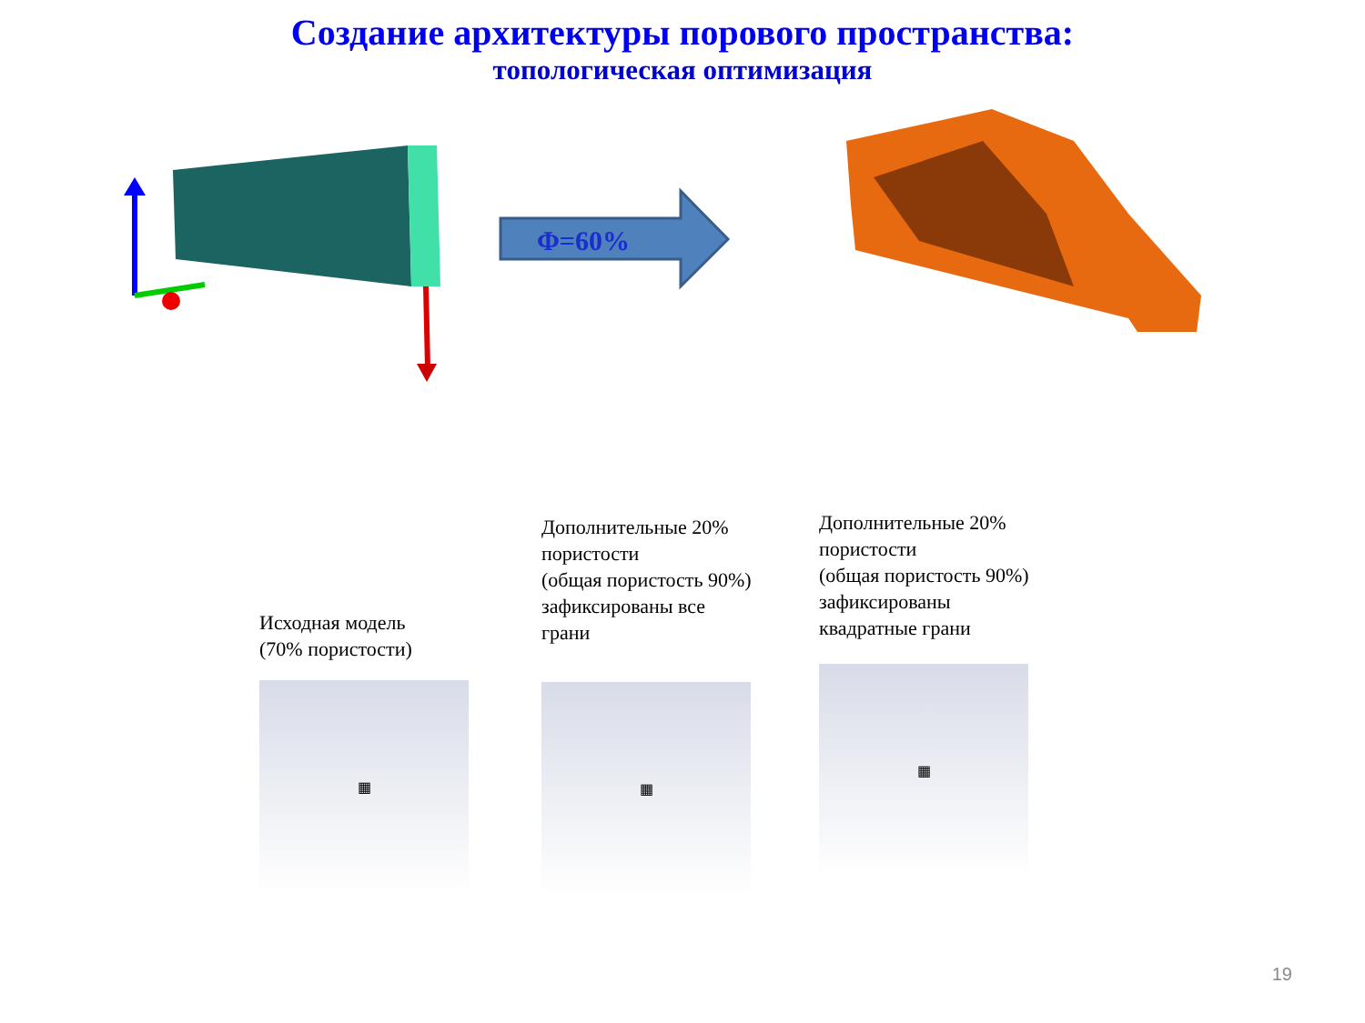Создание архитектуры порового пространства:
топологическая оптимизация
Φ=60%
Исходная модель
(70% пористости)
▦
Дополнительные 20%
пористости
(общая пористость 90%)
зафиксированы все
грани
▦
Дополнительные 20%
пористости
(общая пористость 90%)
зафиксированы
квадратные грани
▦
19